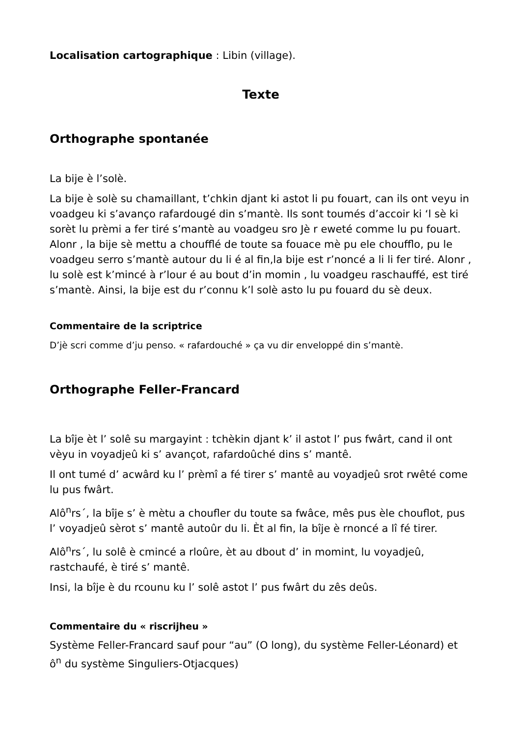Localisation cartographique : Libin (village).
Texte
Orthographe spontanée
La bije è l’solè.
La bije è solè su chamaillant, t’chkin djant ki astot li pu fouart, can ils ont veyu in voadgeu ki s’avanço rafardougé din s’mantè. Ils sont toumés d’accoir ki ‘l sè ki sorèt lu prèmi a fer tiré s’mantè au voadgeu sro Jè r eweté comme lu pu fouart. Alonr , la bije sè mettu a choufflé de toute sa fouace mè pu ele chouffl­o, pu le voadgeu serro s’mantè autour du li é al fin,la bije est r’noncé a li li fer tiré. Alonr , lu solè est k’mincé à r’lour é au bout d’in momin , lu voadgeu raschauffé, est tiré s’mantè. Ainsi, la bije est du r’connu k’l solè asto lu pu fouard du sè deux.
Commentaire de la scriptrice
D’jè scri comme d’ju penso. « rafardouché » ça vu dir enveloppé din s’mantè.
Orthographe Feller-Francard
La bîje èt l’ solê su margayint : tchèkin djant k’ il astot l’ pus fwârt, cand il ont vèyu in voyadjeû ki s’ avançot, rafardoûché dins s’ mantê.
Il ont tumé d’ acwârd ku l’ prèmî a fé tirer s’ mantê au voyadjeû srot rwêté come lu pus fwârt.
Alô<sup>n</sup>rs´, la bîje s’ è mètu a choufler du toute sa fwâce, mês pus èle chouflot, pus l’ voyadjeû sèrot s’ mantê autoûr du li. Èt al fin, la bîje è rnoncé a lî fé tirer.
Alô<sup>n</sup>rs´, lu solê è cmincé a rloûre, èt au dbout d’ in momint, lu voyadjeû, rastchaufé, è tiré s’ mantê.
Insi, la bîje è du rcounu ku l’ solê astot l’ pus fwârt du zês deûs.
Commentaire du « riscrijheu »
Système Feller-Francard sauf pour “au” (O long), du système Feller-Léonard) et ô<sup>n</sup> du système Singuliers-Otjacques)